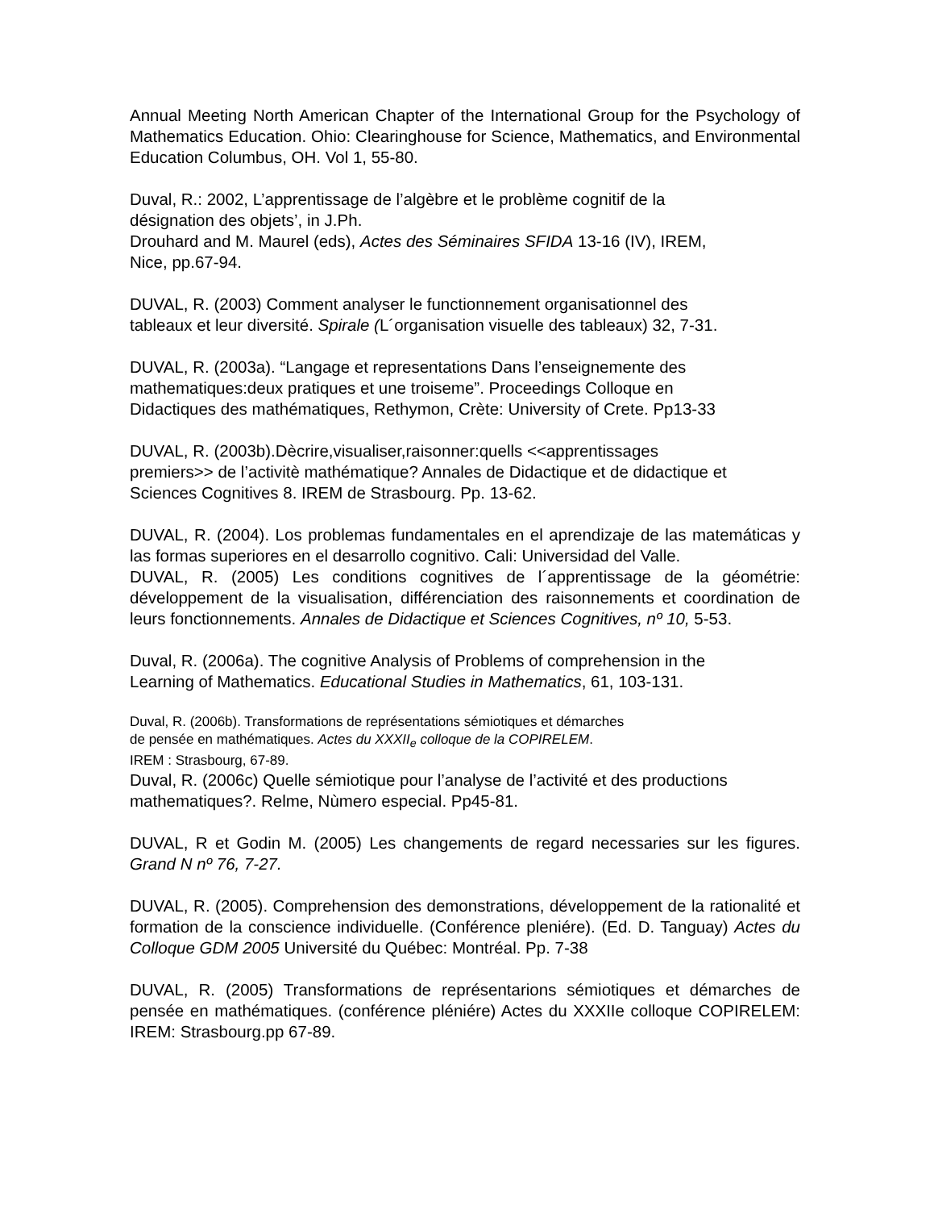Annual Meeting North American Chapter of the International Group for the Psychology of Mathematics Education. Ohio: Clearinghouse for Science, Mathematics, and Environmental Education Columbus, OH. Vol 1, 55-80.
Duval, R.: 2002, L’apprentissage de l’algèbre et le problème cognitif de la
désignation des objets’, in J.Ph.
Drouhard and M. Maurel (eds), Actes des Séminaires SFIDA 13-16 (IV), IREM,
Nice, pp.67-94.
DUVAL, R. (2003) Comment analyser le functionnement organisationnel des
tableaux et leur diversité. Spirale (L´organisation visuelle des tableaux) 32, 7-31.
DUVAL, R. (2003a). “Langage et representations Dans l’enseignemente des
mathematiques:deux pratiques et une troiseme”. Proceedings Colloque en
Didactiques des mathématiques, Rethymon, Crète: University of Crete. Pp13-33
DUVAL, R. (2003b).Dècrire,visualiser,raisonner:quells <<apprentissages
premiers>> de l’activitè mathématique? Annales de Didactique et de didactique et
Sciences Cognitives 8. IREM de Strasbourg. Pp. 13-62.
DUVAL, R. (2004). Los problemas fundamentales en el aprendizaje de las matemáticas y las formas superiores en el desarrollo cognitivo. Cali: Universidad del Valle.
DUVAL, R. (2005) Les conditions cognitives de l´apprentissage de la géométrie: développement de la visualisation, différenciation des raisonnements et coordination de leurs fonctionnements. Annales de Didactique et Sciences Cognitives, nº 10, 5-53.
Duval, R. (2006a). The cognitive Analysis of Problems of comprehension in the
Learning of Mathematics. Educational Studies in Mathematics, 61, 103-131.
Duval, R. (2006b). Transformations de représentations sémiotiques et démarches
de pensée en mathématiques. Actes du XXXII<sub>e</sub> colloque de la COPIRELEM.
IREM : Strasbourg, 67-89.
Duval, R. (2006c) Quelle sémiotique pour l’analyse de l’activité et des productions
mathematiques?. Relme, Nùmero especial. Pp45-81.
DUVAL, R et Godin M. (2005) Les changements de regard necessaries sur les figures. Grand N nº 76, 7-27.
DUVAL, R. (2005). Comprehension des demonstrations, développement de la rationalité et formation de la conscience individuelle. (Conférence pleniére). (Ed. D. Tanguay) Actes du Colloque GDM 2005 Université du Québec: Montréal. Pp. 7-38
DUVAL, R. (2005) Transformations de représentarions sémiotiques et démarches de pensée en mathématiques. (conférence pléniére) Actes du XXXIIe colloque COPIRELEM: IREM: Strasbourg.pp 67-89.